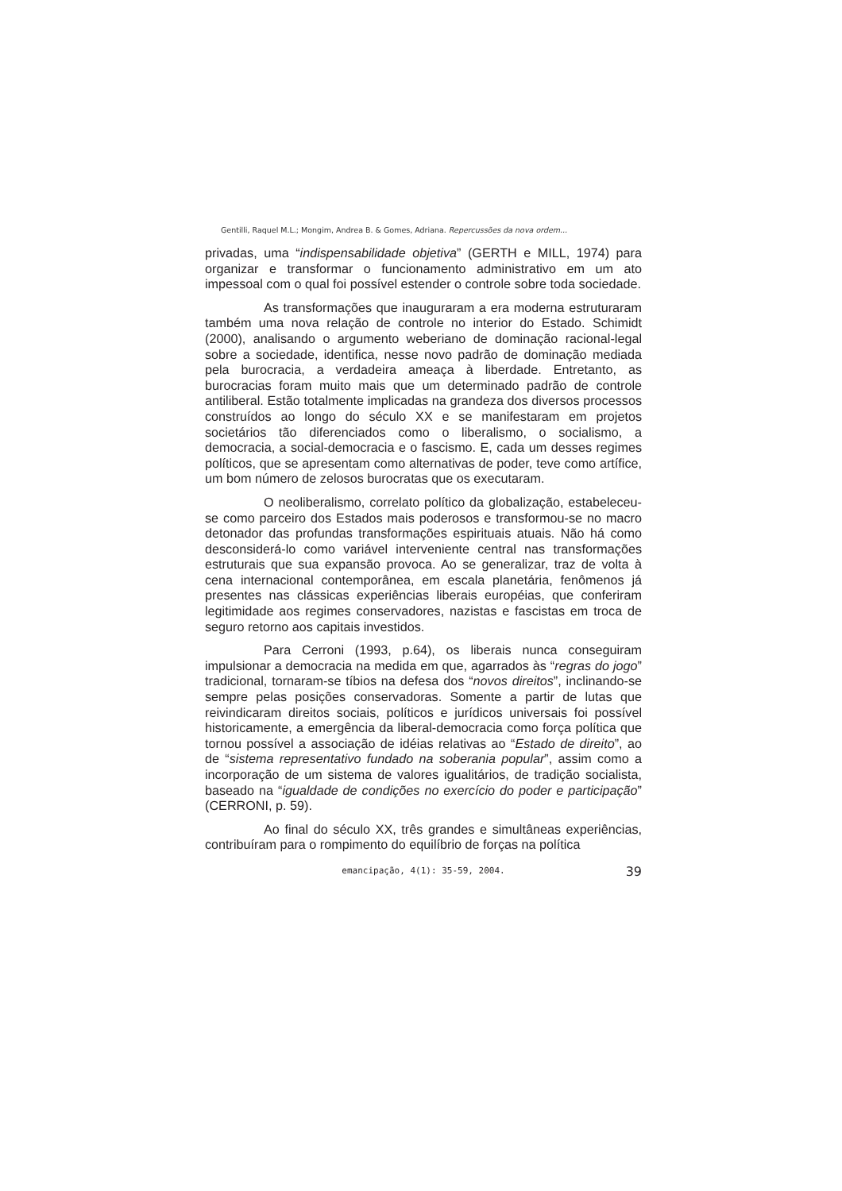Gentilli, Raquel M.L.; Mongim, Andrea B. & Gomes, Adriana. Repercussões da nova ordem...
privadas, uma “indispensabilidade objetiva” (GERTH e MILL, 1974) para organizar e transformar o funcionamento administrativo em um ato impessoal com o qual foi possível estender o controle sobre toda sociedade.
As transformações que inauguraram a era moderna estruturaram também uma nova relação de controle no interior do Estado. Schimidt (2000), analisando o argumento weberiano de dominação racional-legal sobre a sociedade, identifica, nesse novo padrão de dominação mediada pela burocracia, a verdadeira ameaça à liberdade. Entretanto, as burocracias foram muito mais que um determinado padrão de controle antiliberal. Estão totalmente implicadas na grandeza dos diversos processos construídos ao longo do século XX e se manifestaram em projetos societários tão diferenciados como o liberalismo, o socialismo, a democracia, a social-democracia e o fascismo. E, cada um desses regimes políticos, que se apresentam como alternativas de poder, teve como artífice, um bom número de zelosos burocratas que os executaram.
O neoliberalismo, correlato político da globalização, estabeleceu-se como parceiro dos Estados mais poderosos e transformou-se no macro detonador das profundas transformações espirituais atuais. Não há como desconsiderá-lo como variável interveniente central nas transformações estruturais que sua expansão provoca. Ao se generalizar, traz de volta à cena internacional contemporânea, em escala planetária, fenômenos já presentes nas clássicas experiências liberais européias, que conferiram legitimidade aos regimes conservadores, nazistas e fascistas em troca de seguro retorno aos capitais investidos.
Para Cerroni (1993, p.64), os liberais nunca conseguiram impulsionar a democracia na medida em que, agarrados às “regras do jogo” tradicional, tornaram-se tíbios na defesa dos “novos direitos”, inclinando-se sempre pelas posições conservadoras. Somente a partir de lutas que reivindicaram direitos sociais, políticos e jurídicos universais foi possível historicamente, a emergência da liberal-democracia como força política que tornou possível a associação de idéias relativas ao “Estado de direito”, ao de “sistema representativo fundado na soberania popular”, assim como a incorporação de um sistema de valores igualitários, de tradição socialista, baseado na “igualdade de condições no exercício do poder e participação” (CERRONI, p. 59).
Ao final do século XX, três grandes e simultâneas experiências, contribuíram para o rompimento do equilíbrio de forças na política
emancipação, 4(1): 35-59, 2004. 39